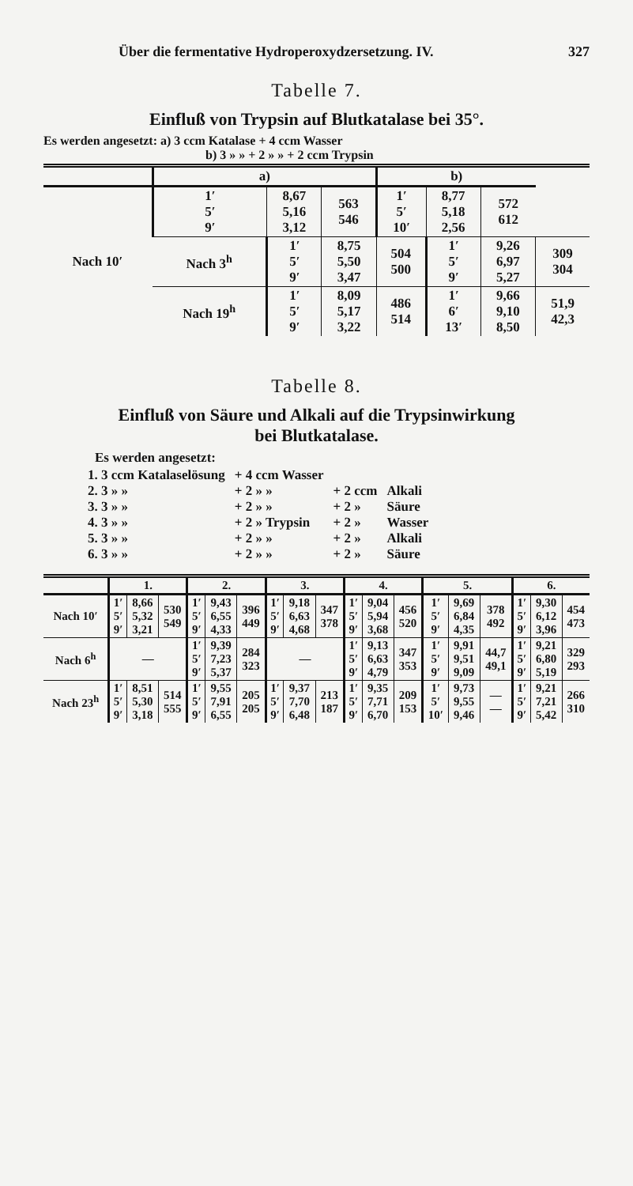Über die fermentative Hydroperoxydzersetzung. IV. 327
Tabelle 7.
Einfluß von Trypsin auf Blutkatalase bei 35°.
Es werden angesetzt: a) 3 ccm Katalase + 4 ccm Wasser
b) 3 » » + 2 » » + 2 ccm Trypsin
| | a) | | | b) | | | |
| --- | --- | --- | --- | --- | --- | --- | --- |
| Nach 10′ | 1′ 5′ 9′ | 8,67 5,16 3,12 | 563 546 | 1′ 5′ 10′ | 8,77 5,18 2,56 | 572 612 | |
| | Nach 3<sup>h</sup> | 1′ 5′ 9′ | 8,75 5,50 3,47 | 504 500 | 1′ 5′ 9′ | 9,26 6,97 5,27 | 309 304 |
| | Nach 19<sup>h</sup> | 1′ 5′ 9′ | 8,09 5,17 3,22 | 486 514 | 1′ 6′ 13′ | 9,66 9,10 8,50 | 51,9 42,3 |
Tabelle 8.
Einfluß von Säure und Alkali auf die Trypsinwirkung
bei Blutkatalase.
Es werden angesetzt:
| 1. 3 ccm Katalaselösung | + 4 ccm Wasser | | |
| 2. 3 » » | + 2 » » | + 2 ccm | Alkali |
| 3. 3 » » | + 2 » » | + 2 » | Säure |
| 4. 3 » » | + 2 » Trypsin | + 2 » | Wasser |
| 5. 3 » » | + 2 » » | + 2 » | Alkali |
| 6. 3 » » | + 2 » » | + 2 » | Säure |
| | 1. | | | 2. | | | 3. | | | 4. | | | 5. | | | 6. | | |
| --- | --- | --- | --- | --- | --- | --- | --- | --- | --- | --- | --- | --- | --- | --- | --- | --- | --- | --- |
| Nach 10′ | 1′ 5′ 9′ | 8,66 5,32 3,21 | 530 549 | 1′ 5′ 9′ | 9,43 6,55 4,33 | 396 449 | 1′ 5′ 9′ | 9,18 6,63 4,68 | 347 378 | 1′ 5′ 9′ | 9,04 5,94 3,68 | 456 520 | 1′ 5′ 9′ | 9,69 6,84 4,35 | 378 492 | 1′ 5′ 9′ | 9,30 6,12 3,96 | 454 473 |
| Nach 6<sup>h</sup> | — | | | 1′ 5′ 9′ | 9,39 7,23 5,37 | 284 323 | — | | | 1′ 5′ 9′ | 9,13 6,63 4,79 | 347 353 | 1′ 5′ 9′ | 9,91 9,51 9,09 | 44,7 49,1 | 1′ 5′ 9′ | 9,21 6,80 5,19 | 329 293 |
| Nach 23<sup>h</sup> | 1′ 5′ 9′ | 8,51 5,30 3,18 | 514 555 | 1′ 5′ 9′ | 9,55 7,91 6,55 | 205 205 | 1′ 5′ 9′ | 9,37 7,70 6,48 | 213 187 | 1′ 5′ 9′ | 9,35 7,71 6,70 | 209 153 | 1′ 5′ 10′ | 9,73 9,55 9,46 | — — | 1′ 5′ 9′ | 9,21 7,21 5,42 | 266 310 |